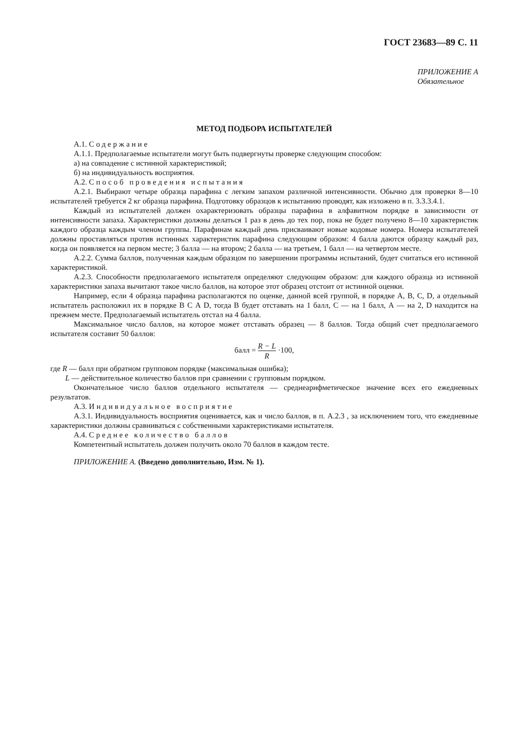ГОСТ 23683—89 С. 11
ПРИЛОЖЕНИЕ А
Обязательное
МЕТОД ПОДБОРА ИСПЫТАТЕЛЕЙ
А.1. Содержание
А.1.1. Предполагаемые испытатели могут быть подвергнуты проверке следующим способом:
а) на совпадение с истинной характеристикой;
б) на индивидуальность восприятия.
А.2. Способ проведения испытания
А.2.1. Выбирают четыре образца парафина с легким запахом различной интенсивности. Обычно для проверки 8—10 испытателей требуется 2 кг образца парафина. Подготовку образцов к испытанию проводят, как изложено в п. 3.3.3.4.1.
Каждый из испытателей должен охарактеризовать образцы парафина в алфавитном порядке в зависимости от интенсивности запаха. Характеристики должны делаться 1 раз в день до тех пор, пока не будет получено 8—10 характеристик каждого образца каждым членом группы. Парафинам каждый день присваивают новые кодовые номера. Номера испытателей должны проставляться против истинных характеристик парафина следующим образом: 4 балла даются образцу каждый раз, когда он появляется на первом месте; 3 балла — на втором; 2 балла — на третьем, 1 балл — на четвертом месте.
А.2.2. Сумма баллов, полученная каждым образцом по завершении программы испытаний, будет считаться его истинной характеристикой.
А.2.3. Способности предполагаемого испытателя определяют следующим образом: для каждого образца из истинной характеристики запаха вычитают такое число баллов, на которое этот образец отстоит от истинной оценки.
Например, если 4 образца парафина располагаются по оценке, данной всей группой, в порядке А, В, С, D, а отдельный испытатель расположил их в порядке В С А D, тогда В будет отставать на 1 балл, С — на 1 балл, А — на 2, D находится на прежнем месте. Предполагаемый испытатель отстал на 4 балла.
Максимальное число баллов, на которое может отставать образец — 8 баллов. Тогда общий счет предполагаемого испытателя составит 50 баллов:
балл = R − L R ·100,
где R — балл при обратном групповом порядке (максимальная ошибка);
L — действительное количество баллов при сравнении с групповым порядком.
Окончательное число баллов отдельного испытателя — среднеарифметическое значение всех его ежедневных результатов.
А.3. Индивидуальное восприятие
А.3.1. Индивидуальность восприятия оценивается, как и число баллов, в п. А.2.3 , за исключением того, что ежедневные характеристики должны сравниваться с собственными характеристиками испытателя.
А.4. Среднее количество баллов
Компетентный испытатель должен получить около 70 баллов в каждом тесте.
ПРИЛОЖЕНИЕ А. (Введено дополнительно, Изм. № 1).